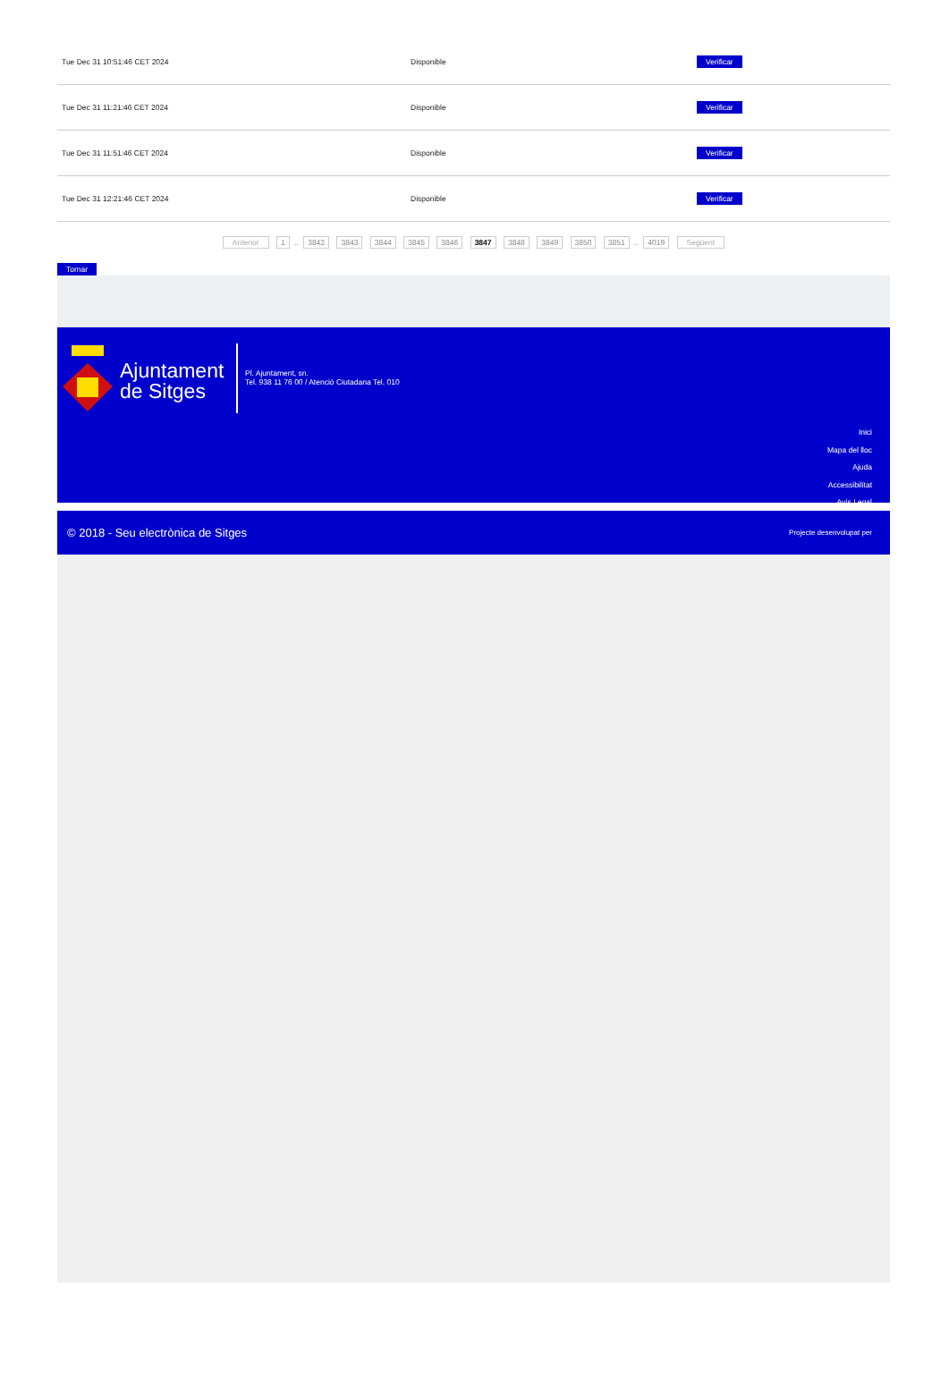| Tue Dec 31 10:51:46 CET 2024 | Disponible | Verificar |
| Tue Dec 31 11:21:46 CET 2024 | Disponible | Verificar |
| Tue Dec 31 11:51:46 CET 2024 | Disponible | Verificar |
| Tue Dec 31 12:21:46 CET 2024 | Disponible | Verificar |
Anterior 1 .. 3842 3843 3844 3845 3846 3847 3848 3849 3850 3851 .. 4019 Següent
Tornar
Ajuntament
de Sitges
Pl. Ajuntament, sn.
Tel. 938 11 76 00 / Atenció Ciutadana Tel. 010
Inici
Mapa del lloc
Ajuda
Accessibilitat
Avís Legal
© 2018 - Seu electrònica de Sitges Projecte desenvolupat per